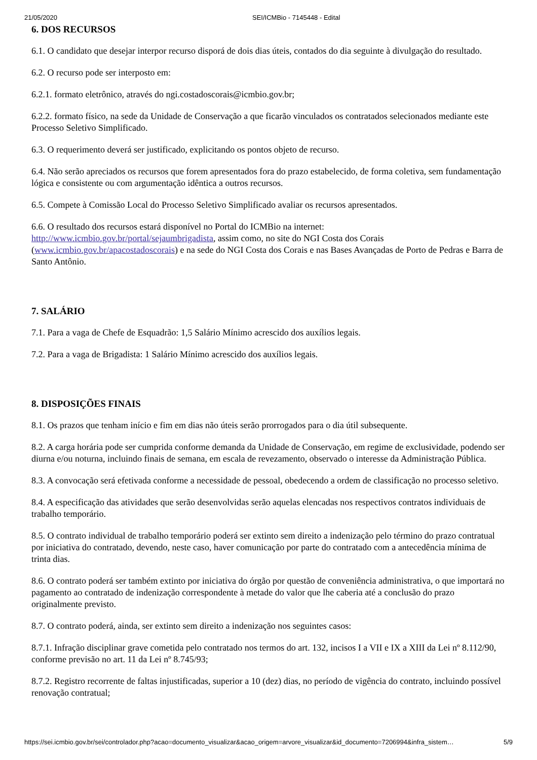21/05/2020 SEI/ICMBio - 7145448 - Edital
6. DOS RECURSOS
6.1. O candidato que desejar interpor recurso disporá de dois dias úteis, contados do dia seguinte à divulgação do resultado.
6.2. O recurso pode ser interposto em:
6.2.1. formato eletrônico, através do ngi.costadoscorais@icmbio.gov.br;
6.2.2. formato físico, na sede da Unidade de Conservação a que ficarão vinculados os contratados selecionados mediante este Processo Seletivo Simplificado.
6.3. O requerimento deverá ser justificado, explicitando os pontos objeto de recurso.
6.4. Não serão apreciados os recursos que forem apresentados fora do prazo estabelecido, de forma coletiva, sem fundamentação lógica e consistente ou com argumentação idêntica a outros recursos.
6.5. Compete à Comissão Local do Processo Seletivo Simplificado avaliar os recursos apresentados.
6.6. O resultado dos recursos estará disponível no Portal do ICMBio na internet: http://www.icmbio.gov.br/portal/sejaumbrigadista, assim como, no site do NGI Costa dos Corais (www.icmbio.gov.br/apacostadoscorais) e na sede do NGI Costa dos Corais e nas Bases Avançadas de Porto de Pedras e Barra de Santo Antônio.
7. SALÁRIO
7.1. Para a vaga de Chefe de Esquadrão: 1,5 Salário Mínimo acrescido dos auxílios legais.
7.2. Para a vaga de Brigadista: 1 Salário Mínimo acrescido dos auxílios legais.
8. DISPOSIÇÕES FINAIS
8.1. Os prazos que tenham início e fim em dias não úteis serão prorrogados para o dia útil subsequente.
8.2. A carga horária pode ser cumprida conforme demanda da Unidade de Conservação, em regime de exclusividade, podendo ser diurna e/ou noturna, incluindo finais de semana, em escala de revezamento, observado o interesse da Administração Pública.
8.3. A convocação será efetivada conforme a necessidade de pessoal, obedecendo a ordem de classificação no processo seletivo.
8.4. A especificação das atividades que serão desenvolvidas serão aquelas elencadas nos respectivos contratos individuais de trabalho temporário.
8.5. O contrato individual de trabalho temporário poderá ser extinto sem direito a indenização pelo término do prazo contratual por iniciativa do contratado, devendo, neste caso, haver comunicação por parte do contratado com a antecedência mínima de trinta dias.
8.6. O contrato poderá ser também extinto por iniciativa do órgão por questão de conveniência administrativa, o que importará no pagamento ao contratado de indenização correspondente à metade do valor que lhe caberia até a conclusão do prazo originalmente previsto.
8.7. O contrato poderá, ainda, ser extinto sem direito a indenização nos seguintes casos:
8.7.1. Infração disciplinar grave cometida pelo contratado nos termos do art. 132, incisos I a VII e IX a XIII da Lei nº 8.112/90, conforme previsão no art. 11 da Lei nº 8.745/93;
8.7.2. Registro recorrente de faltas injustificadas, superior a 10 (dez) dias, no período de vigência do contrato, incluindo possível renovação contratual;
https://sei.icmbio.gov.br/sei/controlador.php?acao=documento_visualizar&acao_origem=arvore_visualizar&id_documento=7206994&infra_sistem… 5/9